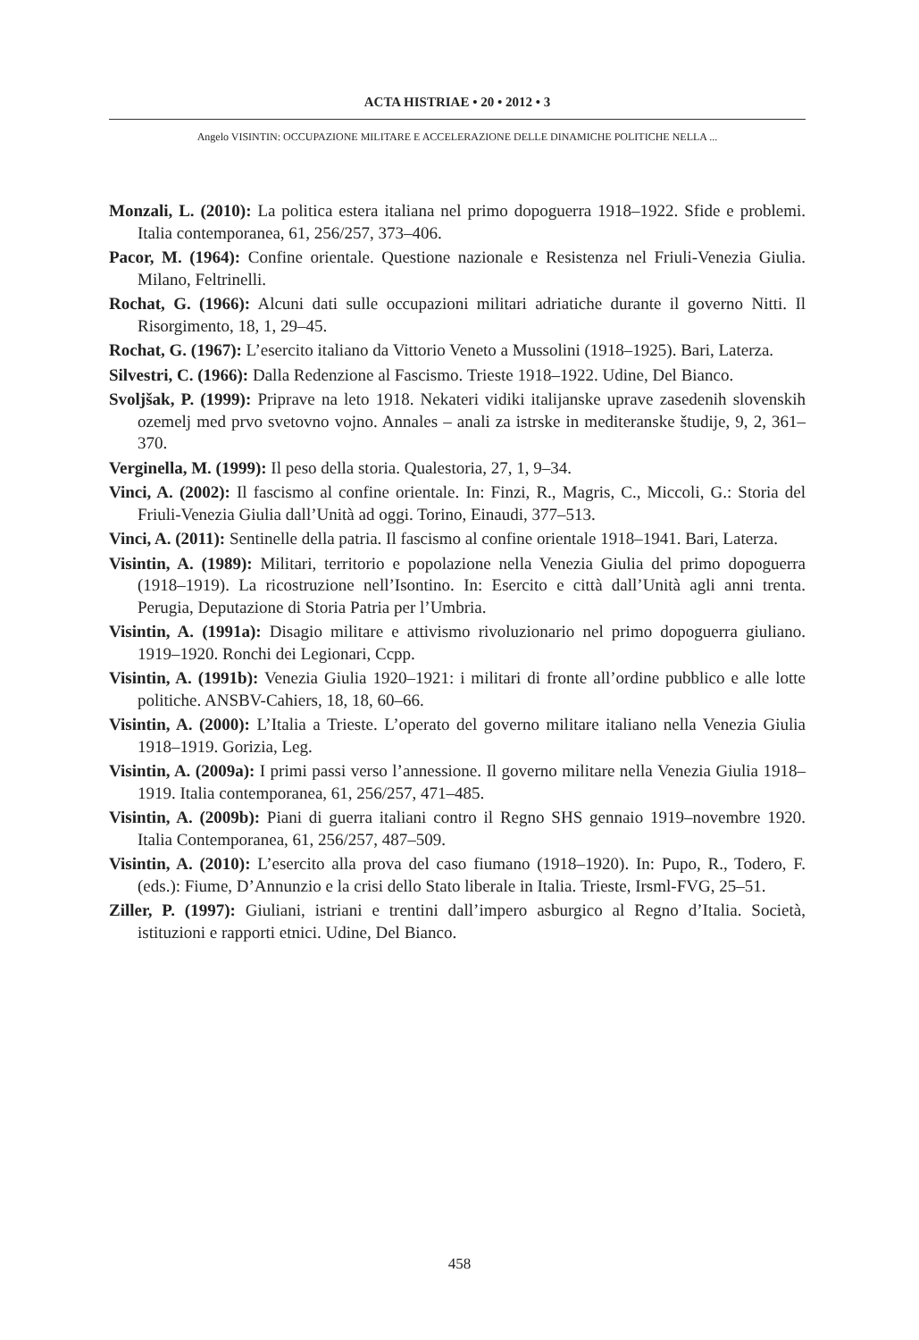ACTA HISTRIAE • 20 • 2012 • 3
Angelo VISINTIN: OCCUPAZIONE MILITARE E ACCELERAZIONE DELLE DINAMICHE POLITICHE NELLA ...
Monzali, L. (2010): La politica estera italiana nel primo dopoguerra 1918–1922. Sfide e problemi. Italia contemporanea, 61, 256/257, 373–406.
Pacor, M. (1964): Confine orientale. Questione nazionale e Resistenza nel Friuli-Venezia Giulia. Milano, Feltrinelli.
Rochat, G. (1966): Alcuni dati sulle occupazioni militari adriatiche durante il governo Nitti. Il Risorgimento, 18, 1, 29–45.
Rochat, G. (1967): L’esercito italiano da Vittorio Veneto a Mussolini (1918–1925). Bari, Laterza.
Silvestri, C. (1966): Dalla Redenzione al Fascismo. Trieste 1918–1922. Udine, Del Bianco.
Svoljšak, P. (1999): Priprave na leto 1918. Nekateri vidiki italijanske uprave zasedenih slovenskih ozemelj med prvo svetovno vojno. Annales – anali za istrske in mediteranske študije, 9, 2, 361–370.
Verginella, M. (1999): Il peso della storia. Qualestoria, 27, 1, 9–34.
Vinci, A. (2002): Il fascismo al confine orientale. In: Finzi, R., Magris, C., Miccoli, G.: Storia del Friuli-Venezia Giulia dall’Unità ad oggi. Torino, Einaudi, 377–513.
Vinci, A. (2011): Sentinelle della patria. Il fascismo al confine orientale 1918–1941. Bari, Laterza.
Visintin, A. (1989): Militari, territorio e popolazione nella Venezia Giulia del primo dopoguerra (1918–1919). La ricostruzione nell’Isontino. In: Esercito e città dall’Unità agli anni trenta. Perugia, Deputazione di Storia Patria per l’Umbria.
Visintin, A. (1991a): Disagio militare e attivismo rivoluzionario nel primo dopoguerra giuliano. 1919–1920. Ronchi dei Legionari, Ccpp.
Visintin, A. (1991b): Venezia Giulia 1920–1921: i militari di fronte all’ordine pubblico e alle lotte politiche. ANSBV-Cahiers, 18, 18, 60–66.
Visintin, A. (2000): L’Italia a Trieste. L’operato del governo militare italiano nella Venezia Giulia 1918–1919. Gorizia, Leg.
Visintin, A. (2009a): I primi passi verso l’annessione. Il governo militare nella Venezia Giulia 1918–1919. Italia contemporanea, 61, 256/257, 471–485.
Visintin, A. (2009b): Piani di guerra italiani contro il Regno SHS gennaio 1919–novembre 1920. Italia Contemporanea, 61, 256/257, 487–509.
Visintin, A. (2010): L’esercito alla prova del caso fiumano (1918–1920). In: Pupo, R., Todero, F. (eds.): Fiume, D’Annunzio e la crisi dello Stato liberale in Italia. Trieste, Irsml-FVG, 25–51.
Ziller, P. (1997): Giuliani, istriani e trentini dall’impero asburgico al Regno d’Italia. Società, istituzioni e rapporti etnici. Udine, Del Bianco.
458